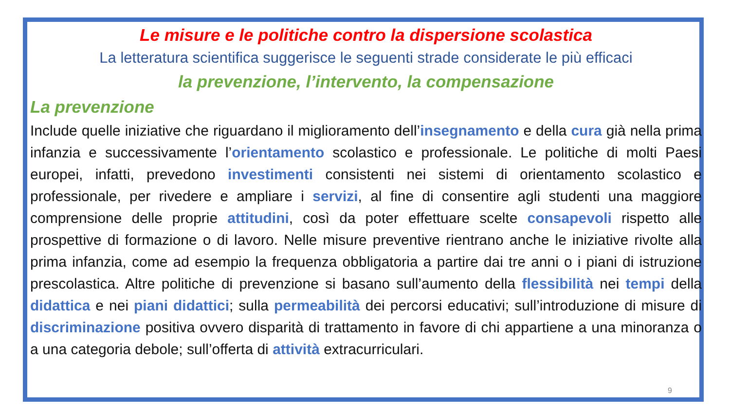Le misure e le politiche contro la dispersione scolastica
La letteratura scientifica suggerisce le seguenti strade considerate le più efficaci
la prevenzione, l’intervento, la compensazione
La prevenzione
Include quelle iniziative che riguardano il miglioramento dell’insegnamento e della cura già nella prima infanzia e successivamente l’orientamento scolastico e professionale. Le politiche di molti Paesi europei, infatti, prevedono investimenti consistenti nei sistemi di orientamento scolastico e professionale, per rivedere e ampliare i servizi, al fine di consentire agli studenti una maggiore comprensione delle proprie attitudini, così da poter effettuare scelte consapevoli rispetto alle prospettive di formazione o di lavoro. Nelle misure preventive rientrano anche le iniziative rivolte alla prima infanzia, come ad esempio la frequenza obbligatoria a partire dai tre anni o i piani di istruzione prescolastica. Altre politiche di prevenzione si basano sull’aumento della flessibilità nei tempi della didattica e nei piani didattici; sulla permeabilità dei percorsi educativi; sull’introduzione di misure di discriminazione positiva ovvero disparità di trattamento in favore di chi appartiene a una minoranza o a una categoria debole; sull’offerta di attività extracurriculari.
9